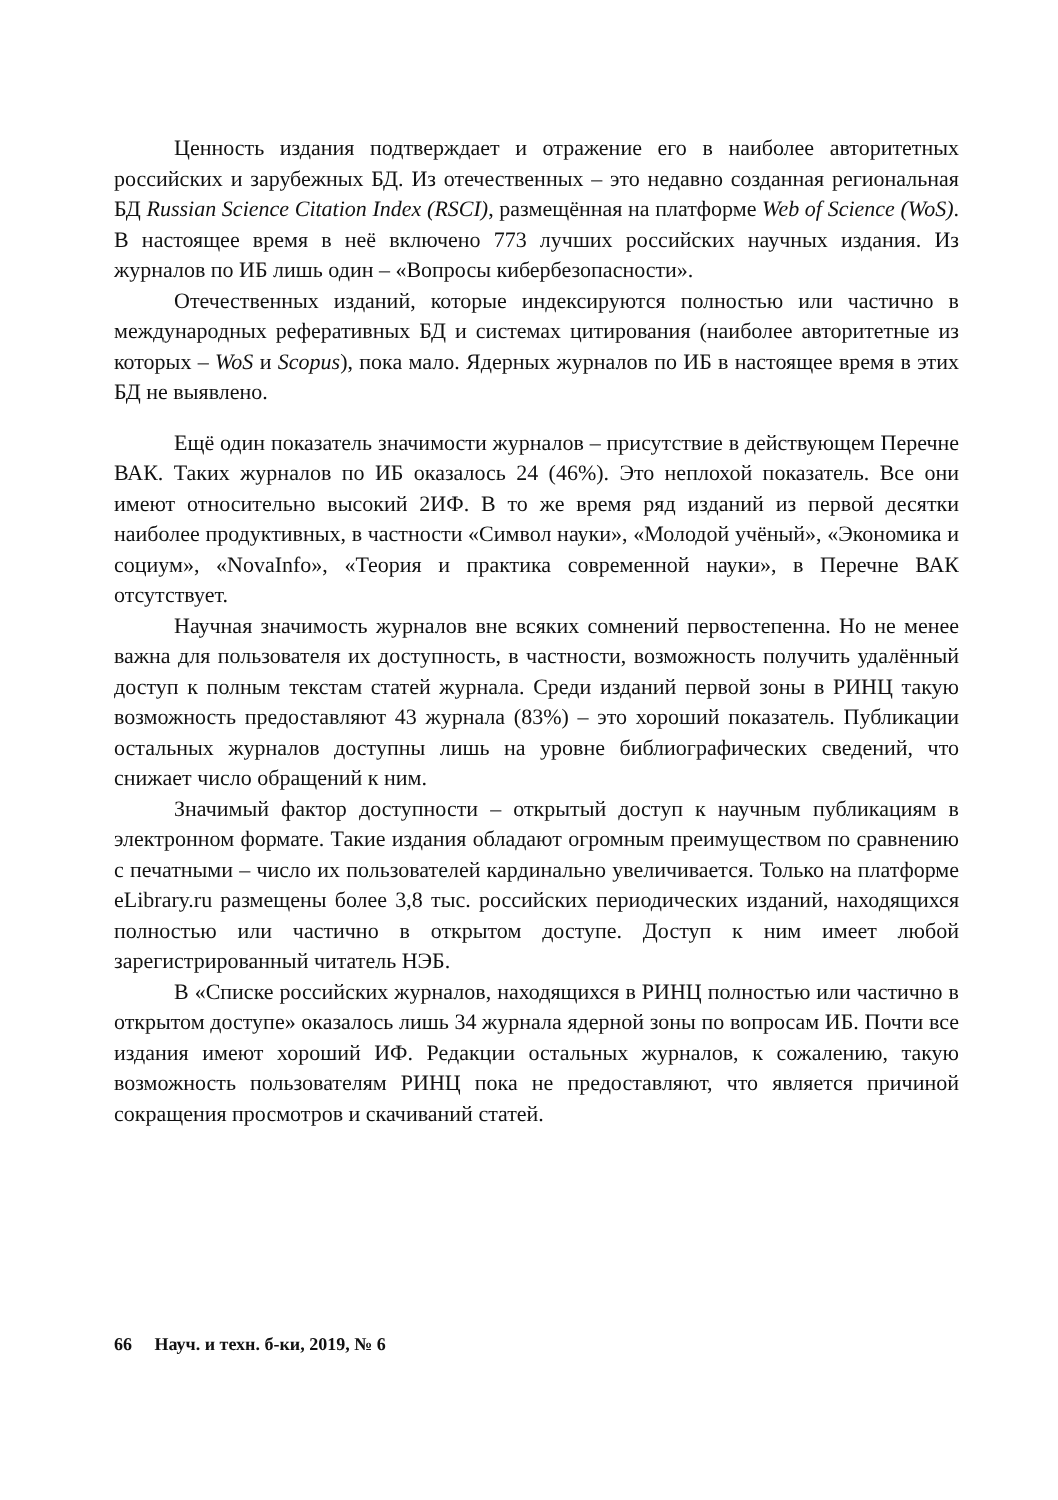Ценность издания подтверждает и отражение его в наиболее авторитетных российских и зарубежных БД. Из отечественных – это недавно созданная региональная БД Russian Science Citation Index (RSCI), размещённая на платформе Web of Science (WoS). В настоящее время в неё включено 773 лучших российских научных издания. Из журналов по ИБ лишь один – «Вопросы кибербезопасности».
Отечественных изданий, которые индексируются полностью или частично в международных реферативных БД и системах цитирования (наиболее авторитетные из которых – WoS и Scopus), пока мало. Ядерных журналов по ИБ в настоящее время в этих БД не выявлено.
Ещё один показатель значимости журналов – присутствие в действующем Перечне ВАК. Таких журналов по ИБ оказалось 24 (46%). Это неплохой показатель. Все они имеют относительно высокий 2ИФ. В то же время ряд изданий из первой десятки наиболее продуктивных, в частности «Символ науки», «Молодой учёный», «Экономика и социум», «NovaInfo», «Теория и практика современной науки», в Перечне ВАК отсутствует.
Научная значимость журналов вне всяких сомнений первостепенна. Но не менее важна для пользователя их доступность, в частности, возможность получить удалённый доступ к полным текстам статей журнала. Среди изданий первой зоны в РИНЦ такую возможность предоставляют 43 журнала (83%) – это хороший показатель. Публикации остальных журналов доступны лишь на уровне библиографических сведений, что снижает число обращений к ним.
Значимый фактор доступности – открытый доступ к научным публикациям в электронном формате. Такие издания обладают огромным преимуществом по сравнению с печатными – число их пользователей кардинально увеличивается. Только на платформе eLibrary.ru размещены более 3,8 тыс. российских периодических изданий, находящихся полностью или частично в открытом доступе. Доступ к ним имеет любой зарегистрированный читатель НЭБ.
В «Списке российских журналов, находящихся в РИНЦ полностью или частично в открытом доступе» оказалось лишь 34 журнала ядерной зоны по вопросам ИБ. Почти все издания имеют хороший ИФ. Редакции остальных журналов, к сожалению, такую возможность пользователям РИНЦ пока не предоставляют, что является причиной сокращения просмотров и скачиваний статей.
66 Науч. и техн. б-ки, 2019, № 6